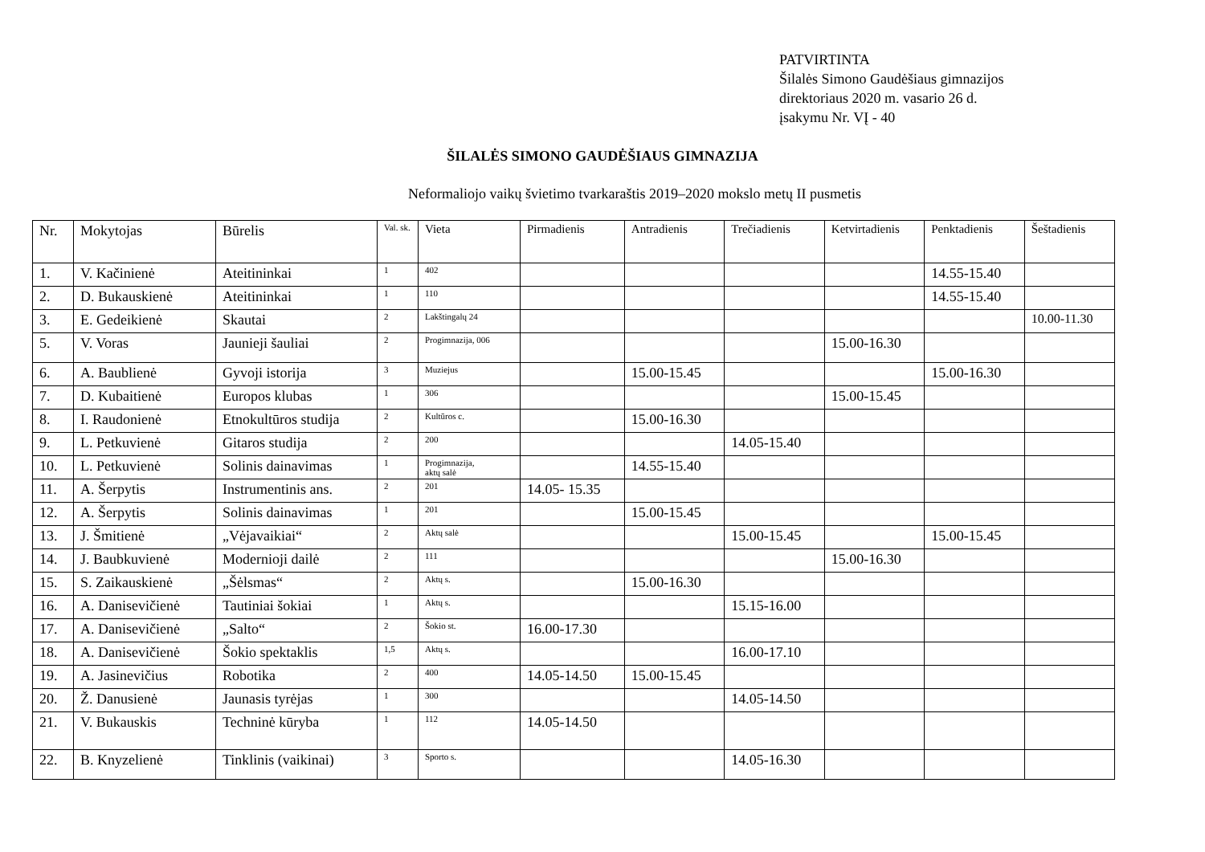PATVIRTINTA
Šilalės Simono Gaudėšiaus gimnazijos
direktoriaus 2020 m. vasario 26 d.
įsakymu Nr. VĮ - 40
ŠILALĖS SIMONO GAUDĖŠIAUS GIMNAZIJA
Neformaliojo vaikų švietimo tvarkaraštis 2019–2020 mokslo metų II pusmetis
| Nr. | Mokytojas | Būrelis | Val. sk. | Vieta | Pirmadienis | Antradienis | Trečiadienis | Ketvirtadienis | Penktadienis | Šeštadienis |
| --- | --- | --- | --- | --- | --- | --- | --- | --- | --- | --- |
| 1. | V. Kačinienė | Ateitininkai | 1 | 402 | | | | | 14.55-15.40 | |
| 2. | D. Bukauskienė | Ateitininkai | 1 | 110 | | | | | 14.55-15.40 | |
| 3. | E. Gedeikienė | Skautai | 2 | Lakštingalų 24 | | | | | | 10.00-11.30 |
| 5. | V. Voras | Jaunieji šauliai | 2 | Progimnazija, 006 | | | | 15.00-16.30 | | |
| 6. | A. Baublienė | Gyvoji istorija | 3 | Muziejus | | 15.00-15.45 | | | 15.00-16.30 | |
| 7. | D. Kubaitienė | Europos klubas | 1 | 306 | | | | 15.00-15.45 | | |
| 8. | I. Raudonienė | Etnokultūros studija | 2 | Kultūros c. | | 15.00-16.30 | | | | |
| 9. | L. Petkuvienė | Gitaros studija | 2 | 200 | | | 14.05-15.40 | | | |
| 10. | L. Petkuvienė | Solinis dainavimas | 1 | Progimnazija, aktų salė | | 14.55-15.40 | | | | |
| 11. | A. Šerpytis | Instrumentinis ans. | 2 | 201 | 14.05- 15.35 | | | | | |
| 12. | A. Šerpytis | Solinis dainavimas | 1 | 201 | | 15.00-15.45 | | | | |
| 13. | J. Šmitienė | „Vėjavaikiai“ | 2 | Aktų salė | | | 15.00-15.45 | | 15.00-15.45 | |
| 14. | J. Baubkuvienė | Modernioji dailė | 2 | 111 | | | | 15.00-16.30 | | |
| 15. | S. Zaikauskienė | „Šėlsmas“ | 2 | Aktų s. | | 15.00-16.30 | | | | |
| 16. | A. Danisevičienė | Tautiniai šokiai | 1 | Aktų s. | | | 15.15-16.00 | | | |
| 17. | A. Danisevičienė | „Salto“ | 2 | Šokio st. | 16.00-17.30 | | | | | |
| 18. | A. Danisevičienė | Šokio spektaklis | 1,5 | Aktų s. | | | 16.00-17.10 | | | |
| 19. | A. Jasinevičius | Robotika | 2 | 400 | 14.05-14.50 | 15.00-15.45 | | | | |
| 20. | Ž. Danusienė | Jaunasis tyrėjas | 1 | 300 | | | 14.05-14.50 | | | |
| 21. | V. Bukauskis | Techninė kūryba | 1 | 112 | 14.05-14.50 | | | | | |
| 22. | B. Knyzelienė | Tinklinis (vaikinai) | 3 | Sporto s. | | | 14.05-16.30 | | | |